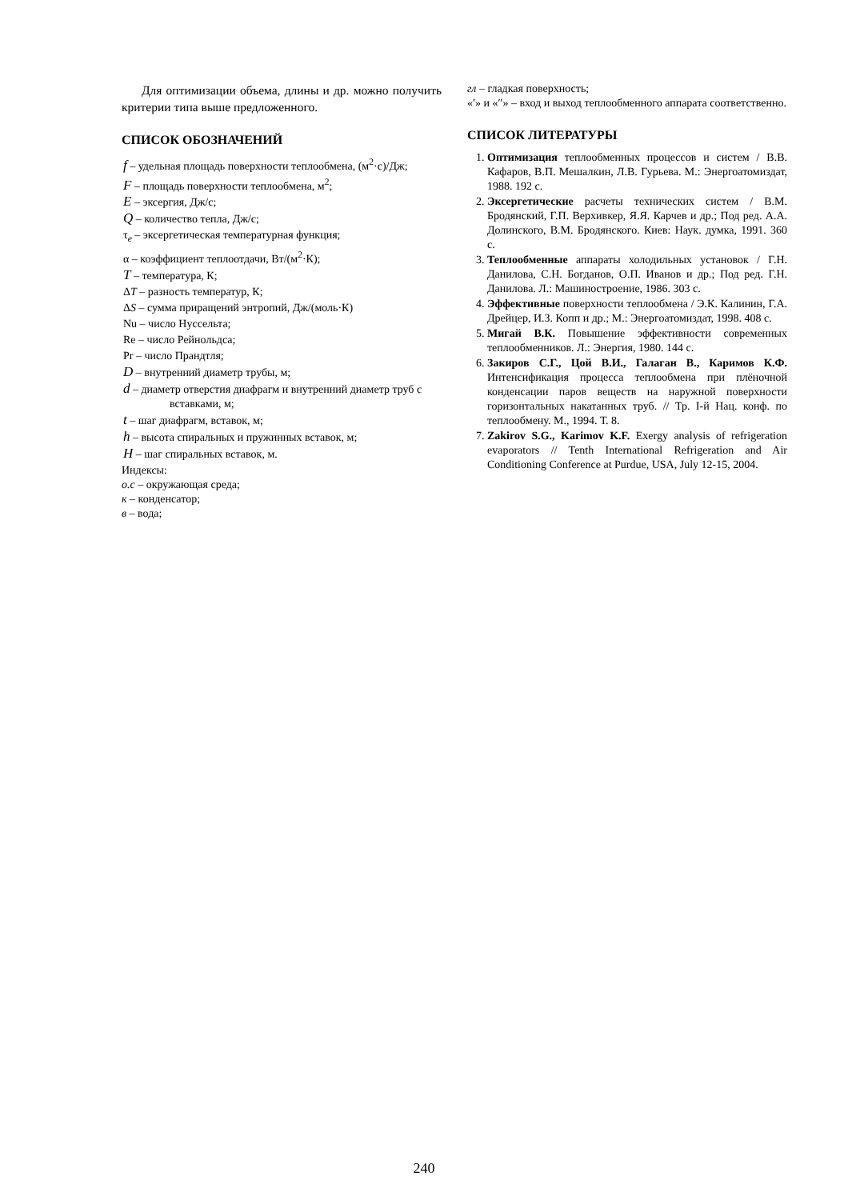Для оптимизации объема, длины и др. можно получить критерии типа выше предложенного.
СПИСОК ОБОЗНАЧЕНИЙ
f – удельная площадь поверхности теплообмена, (м<sup>2</sup>·с)/Дж;
F – площадь поверхности теплообмена, м<sup>2</sup>;
E – эксергия, Дж/с;
Q – количество тепла, Дж/с;
τ<sub>e</sub> – эксергетическая температурная функция;
α – коэффициент теплоотдачи, Вт/(м<sup>2</sup>·К);
T – температура, К;
ΔT – разность температур, К;
ΔS – сумма приращений энтропий, Дж/(моль·К)
Nu – число Нуссельта;
Re – число Рейнольдса;
Pr – число Прандтля;
D – внутренний диаметр трубы, м;
d – диаметр отверстия диафрагм и внутренний диаметр труб с вставками, м;
t – шаг диафрагм, вставок, м;
h – высота спиральных и пружинных вставок, м;
H – шаг спиральных вставок, м.
Индексы:
о.с – окружающая среда;
к – конденсатор;
в – вода;
гл – гладкая поверхность;
«′» и «″» – вход и выход теплообменного аппарата соответственно.
СПИСОК ЛИТЕРАТУРЫ
1. Оптимизация теплообменных процессов и систем / В.В. Кафаров, В.П. Мешалкин, Л.В. Гурьева. М.: Энергоатомиздат, 1988. 192 с.
2. Эксергетические расчеты технических систем / В.М. Бродянский, Г.П. Верхивкер, Я.Я. Карчев и др.; Под ред. А.А. Долинского, В.М. Бродянского. Киев: Наук. думка, 1991. 360 с.
3. Теплообменные аппараты холодильных установок / Г.Н. Данилова, С.Н. Богданов, О.П. Иванов и др.; Под ред. Г.Н. Данилова. Л.: Машиностроение, 1986. 303 с.
4. Эффективные поверхности теплообмена / Э.К. Калинин, Г.А. Дрейцер, И.З. Копп и др.; М.: Энергоатомиздат, 1998. 408 с.
5. Мигай В.К. Повышение эффективности современных теплообменников. Л.: Энергия, 1980. 144 с.
6. Закиров С.Г., Цой В.И., Галаган В., Каримов К.Ф. Интенсификация процесса теплообмена при плёночной конденсации паров веществ на наружной поверхности горизонтальных накатанных труб. // Тр. I-й Нац. конф. по теплообмену. М., 1994. Т. 8.
7. Zakirov S.G., Karimov K.F. Exergy analysis of refrigeration evaporators // Tenth International Refrigeration and Air Conditioning Conference at Purdue, USA, July 12-15, 2004.
240